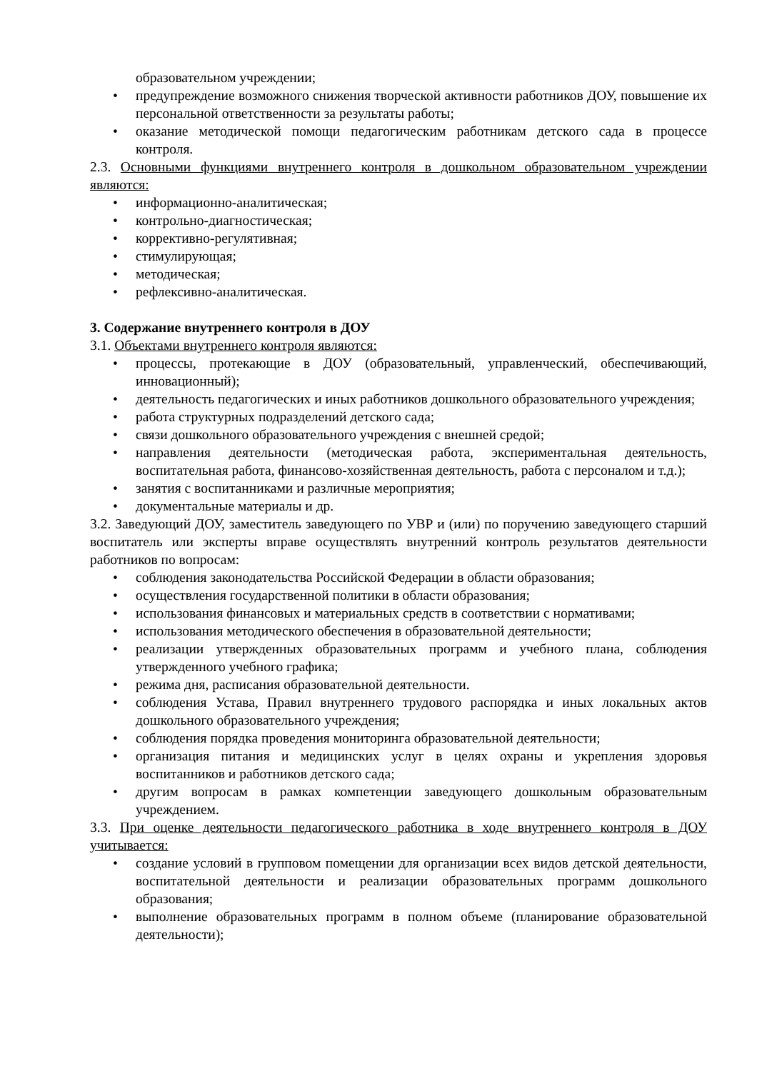образовательном учреждении;
• предупреждение возможного снижения творческой активности работников ДОУ, повышение их персональной ответственности за результаты работы;
• оказание методической помощи педагогическим работникам детского сада в процессе контроля.
2.3. Основными функциями внутреннего контроля в дошкольном образовательном учреждении являются:
• информационно-аналитическая;
• контрольно-диагностическая;
• коррективно-регулятивная;
• стимулирующая;
• методическая;
• рефлексивно-аналитическая.
3. Содержание внутреннего контроля в ДОУ
3.1. Объектами внутреннего контроля являются:
• процессы, протекающие в ДОУ (образовательный, управленческий, обеспечивающий, инновационный);
• деятельность педагогических и иных работников дошкольного образовательного учреждения;
• работа структурных подразделений детского сада;
• связи дошкольного образовательного учреждения с внешней средой;
• направления деятельности (методическая работа, экспериментальная деятельность, воспитательная работа, финансово-хозяйственная деятельность, работа с персоналом и т.д.);
• занятия с воспитанниками и различные мероприятия;
• документальные материалы и др.
3.2. Заведующий ДОУ, заместитель заведующего по УВР и (или) по поручению заведующего старший воспитатель или эксперты вправе осуществлять внутренний контроль результатов деятельности работников по вопросам:
• соблюдения законодательства Российской Федерации в области образования;
• осуществления государственной политики в области образования;
• использования финансовых и материальных средств в соответствии с нормативами;
• использования методического обеспечения в образовательной деятельности;
• реализации утвержденных образовательных программ и учебного плана, соблюдения утвержденного учебного графика;
• режима дня, расписания образовательной деятельности.
• соблюдения Устава, Правил внутреннего трудового распорядка и иных локальных актов дошкольного образовательного учреждения;
• соблюдения порядка проведения мониторинга образовательной деятельности;
• организация питания и медицинских услуг в целях охраны и укрепления здоровья воспитанников и работников детского сада;
• другим вопросам в рамках компетенции заведующего дошкольным образовательным учреждением.
3.3. При оценке деятельности педагогического работника в ходе внутреннего контроля в ДОУ учитывается:
• создание условий в групповом помещении для организации всех видов детской деятельности, воспитательной деятельности и реализации образовательных программ дошкольного образования;
• выполнение образовательных программ в полном объеме (планирование образовательной деятельности);